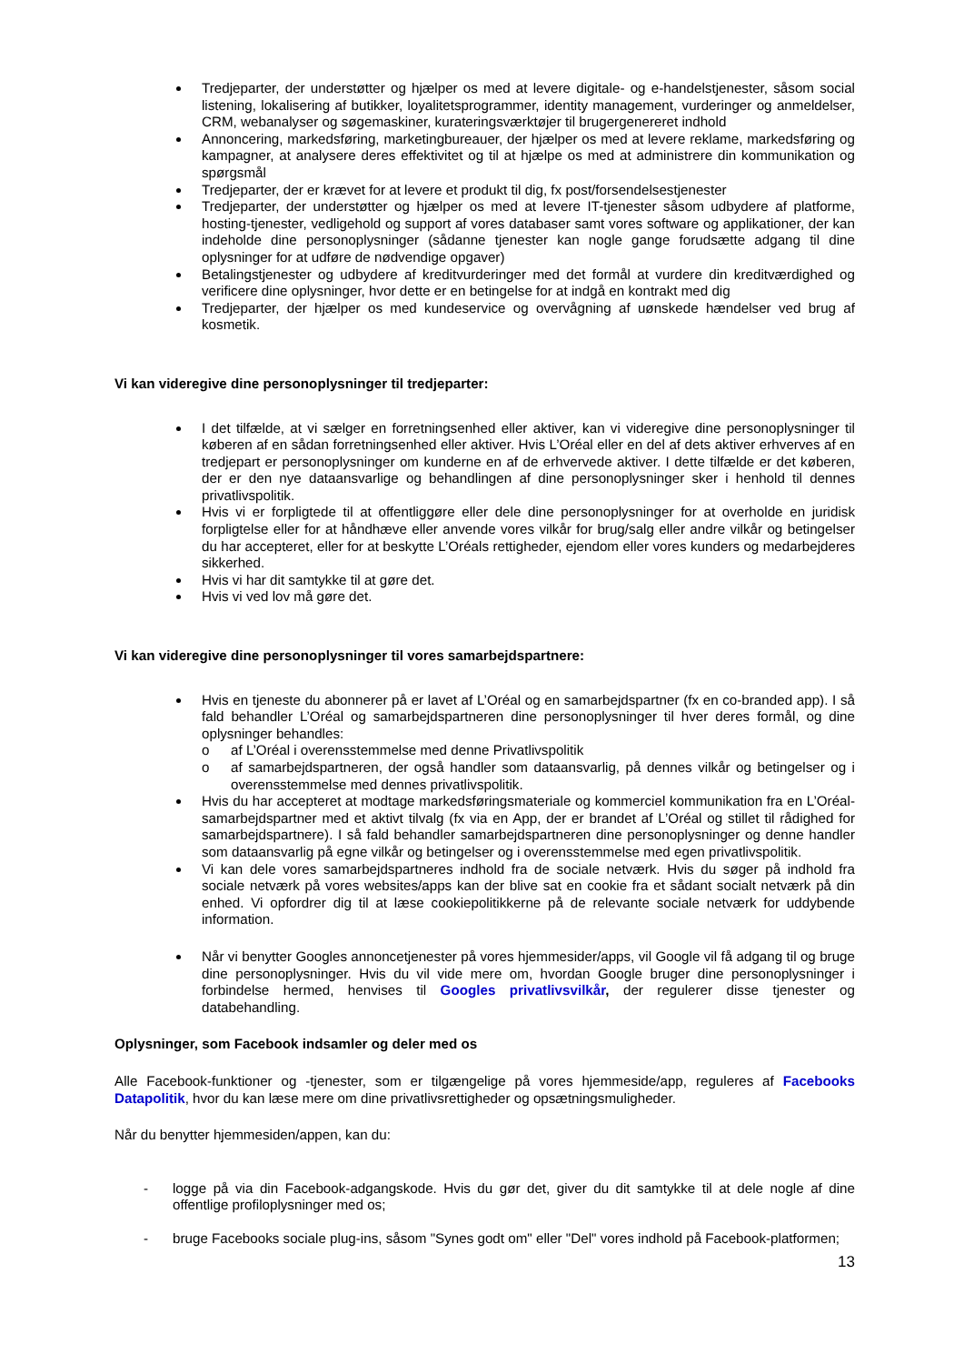Tredjeparter, der understøtter og hjælper os med at levere digitale- og e-handelstjenester, såsom social listening, lokalisering af butikker, loyalitetsprogrammer, identity management, vurderinger og anmeldelser, CRM, webanalyser og søgemaskiner, kurateringsværktøjer til brugergenereret indhold
Annoncering, markedsføring, marketingbureauer, der hjælper os med at levere reklame, markedsføring og kampagner, at analysere deres effektivitet og til at hjælpe os med at administrere din kommunikation og spørgsmål
Tredjeparter, der er krævet for at levere et produkt til dig, fx post/forsendelsestjenester
Tredjeparter, der understøtter og hjælper os med at levere IT-tjenester såsom udbydere af platforme, hosting-tjenester, vedligehold og support af vores databaser samt vores software og applikationer, der kan indeholde dine personoplysninger (sådanne tjenester kan nogle gange forudsætte adgang til dine oplysninger for at udføre de nødvendige opgaver)
Betalingstjenester og udbydere af kreditvurderinger med det formål at vurdere din kreditværdighed og verificere dine oplysninger, hvor dette er en betingelse for at indgå en kontrakt med dig
Tredjeparter, der hjælper os med kundeservice og overvågning af uønskede hændelser ved brug af kosmetik.
Vi kan videregive dine personoplysninger til tredjeparter:
I det tilfælde, at vi sælger en forretningsenhed eller aktiver, kan vi videregive dine personoplysninger til køberen af en sådan forretningsenhed eller aktiver. Hvis L’Oréal eller en del af dets aktiver erhverves af en tredjepart er personoplysninger om kunderne en af de erhvervede aktiver. I dette tilfælde er det køberen, der er den nye dataansvarlige og behandlingen af dine personoplysninger sker i henhold til dennes privatlivspolitik.
Hvis vi er forpligtede til at offentliggøre eller dele dine personoplysninger for at overholde en juridisk forpligtelse eller for at håndhæve eller anvende vores vilkår for brug/salg eller andre vilkår og betingelser du har accepteret, eller for at beskytte L’Oréals rettigheder, ejendom eller vores kunders og medarbejderes sikkerhed.
Hvis vi har dit samtykke til at gøre det.
Hvis vi ved lov må gøre det.
Vi kan videregive dine personoplysninger til vores samarbejdspartnere:
Hvis en tjeneste du abonnerer på er lavet af L’Oréal og en samarbejdspartner (fx en co-branded app). I så fald behandler L’Oréal og samarbejdspartneren dine personoplysninger til hver deres formål, og dine oplysninger behandles:
o af L’Oréal i overensstemmelse med denne Privatlivspolitik
o af samarbejdspartneren, der også handler som dataansvarlig, på dennes vilkår og betingelser og i overensstemmelse med dennes privatlivspolitik.
Hvis du har accepteret at modtage markedsføringsmateriale og kommerciel kommunikation fra en L’Oréal-samarbejdspartner med et aktivt tilvalg (fx via en App, der er brandet af L’Oréal og stillet til rådighed for samarbejdspartnere). I så fald behandler samarbejdspartneren dine personoplysninger og denne handler som dataansvarlig på egne vilkår og betingelser og i overensstemmelse med egen privatlivspolitik.
Vi kan dele vores samarbejdspartneres indhold fra de sociale netværk. Hvis du søger på indhold fra sociale netværk på vores websites/apps kan der blive sat en cookie fra et sådant socialt netværk på din enhed. Vi opfordrer dig til at læse cookiepolitikkerne på de relevante sociale netværk for uddybende information.
Når vi benytter Googles annoncetjenester på vores hjemmesider/apps, vil Google vil få adgang til og bruge dine personoplysninger. Hvis du vil vide mere om, hvordan Google bruger dine personoplysninger i forbindelse hermed, henvises til Googles privatlivsvilkår, der regulerer disse tjenester og databehandling.
Oplysninger, som Facebook indsamler og deler med os
Alle Facebook-funktioner og -tjenester, som er tilgængelige på vores hjemmeside/app, reguleres af Facebooks Datapolitik, hvor du kan læse mere om dine privatlivsrettigheder og opsætningsmuligheder.
Når du benytter hjemmesiden/appen, kan du:
- logge på via din Facebook-adgangskode. Hvis du gør det, giver du dit samtykke til at dele nogle af dine offentlige profiloplysninger med os;
- bruge Facebooks sociale plug-ins, såsom "Synes godt om" eller "Del" vores indhold på Facebook-platformen;
13